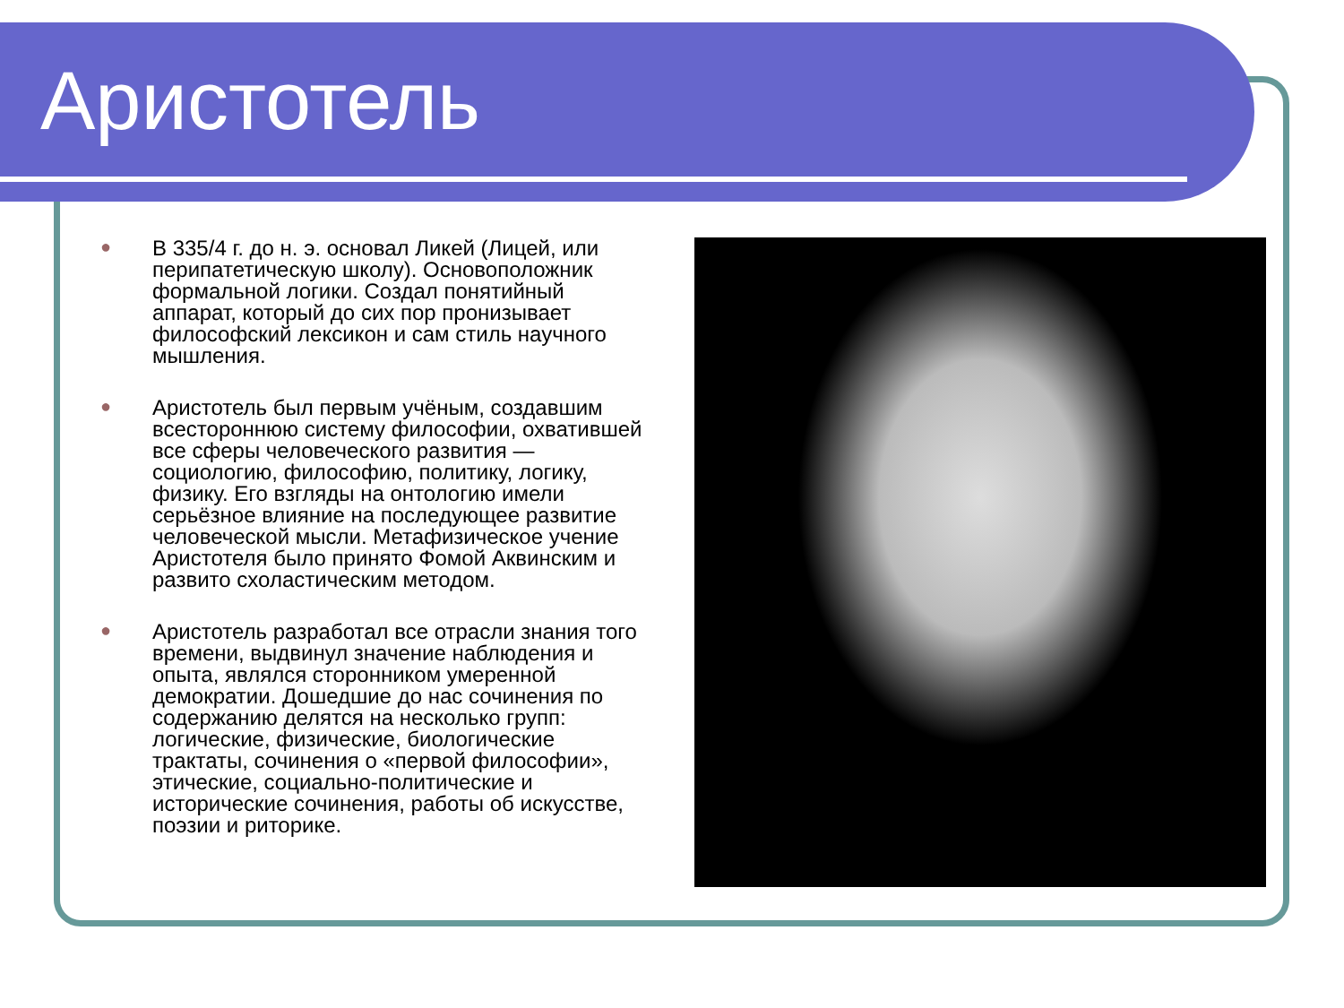Аристотель
● В 335/4 г. до н. э. основал Ликей (Лицей, или перипатетическую школу). Основоположник формальной логики. Создал понятийный аппарат, который до сих пор пронизывает философский лексикон и сам стиль научного мышления.
● Аристотель был первым учёным, создавшим всестороннюю систему философии, охватившей все сферы человеческого развития — социологию, философию, политику, логику, физику. Его взгляды на онтологию имели серьёзное влияние на последующее развитие человеческой мысли. Метафизическое учение Аристотеля было принято Фомой Аквинским и развито схоластическим методом.
● Аристотель разработал все отрасли знания того времени, выдвинул значение наблюдения и опыта, являлся сторонником умеренной демократии. Дошедшие до нас сочинения по содержанию делятся на несколько групп: логические, физические, биологические трактаты, сочинения о «первой философии», этические, социально-политические и исторические сочинения, работы об искусстве, поэзии и риторике.